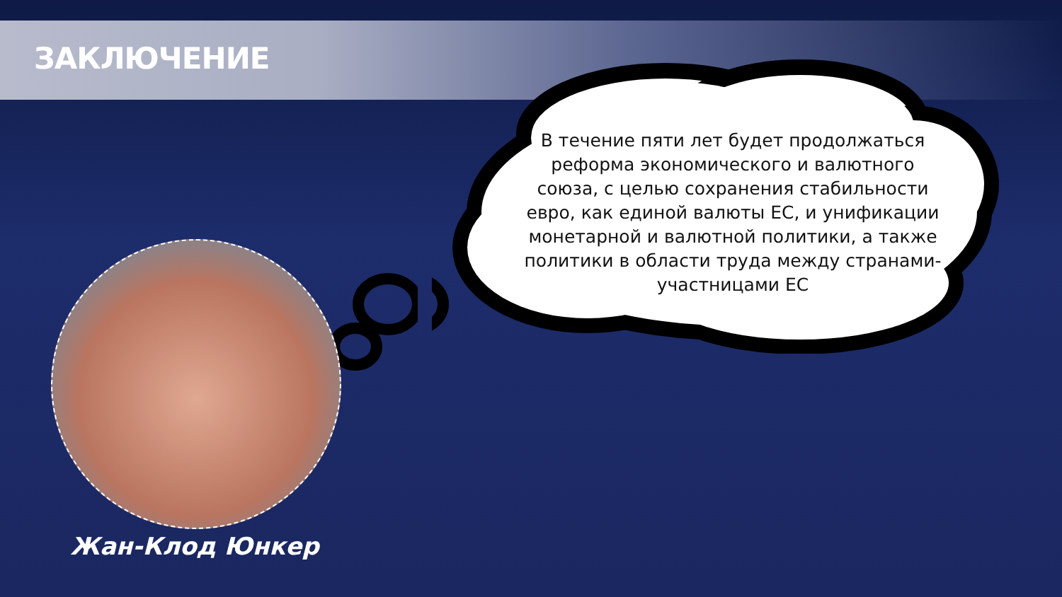ЗАКЛЮЧЕНИЕ
В течение пяти лет будет продолжаться реформа экономического и валютного союза, с целью сохранения стабильности евро, как единой валюты ЕС, и унификации монетарной и валютной политики, а также политики в области труда между странами-участницами ЕС
Жан-Клод Юнкер